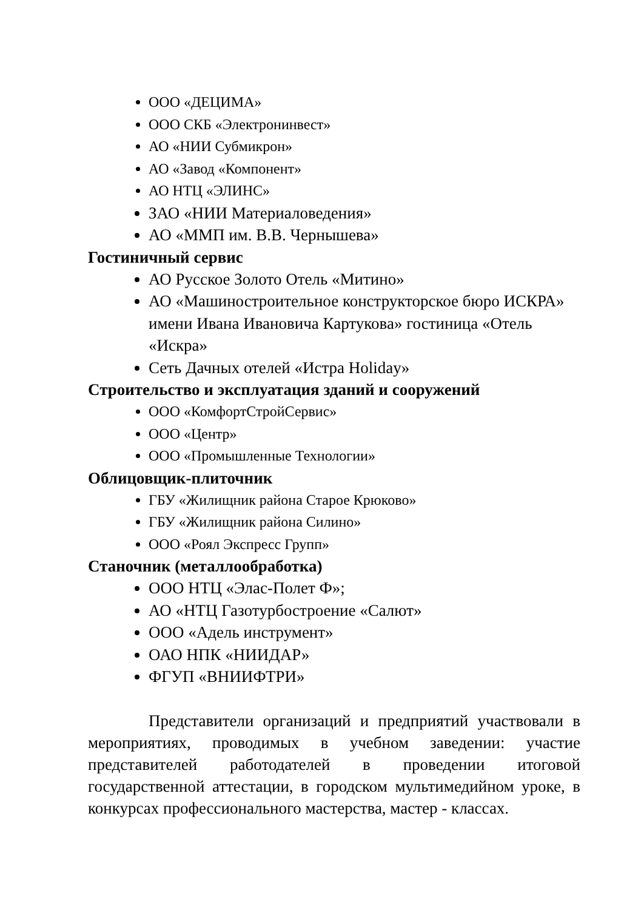ООО «ДЕЦИМА»
ООО СКБ «Электронинвест»
АО «НИИ Субмикрон»
АО «Завод «Компонент»
АО НТЦ «ЭЛИНС»
ЗАО «НИИ Материаловедения»
АО «ММП им. В.В. Чернышева»
Гостиничный сервис
АО Русское Золото Отель «Митино»
АО «Машиностроительное конструкторское бюро ИСКРА» имени Ивана Ивановича Картукова» гостиница «Отель «Искра»
Сеть Дачных отелей «Истра Holiday»
Строительство и эксплуатация зданий и сооружений
ООО «КомфортСтройСервис»
ООО «Центр»
ООО «Промышленные Технологии»
Облицовщик-плиточник
ГБУ «Жилищник района Старое Крюково»
ГБУ «Жилищник района Силино»
ООО «Роял Экспресс Групп»
Станочник (металлообработка)
ООО НТЦ «Элас-Полет Ф»;
АО «НТЦ Газотурбостроение «Салют»
ООО «Адель инструмент»
ОАО НПК «НИИДАР»
ФГУП «ВНИИФТРИ»
Представители организаций и предприятий участвовали в мероприятиях, проводимых в учебном заведении: участие представителей работодателей в проведении итоговой государственной аттестации, в городском мультимедийном уроке, в конкурсах профессионального мастерства, мастер - классах.